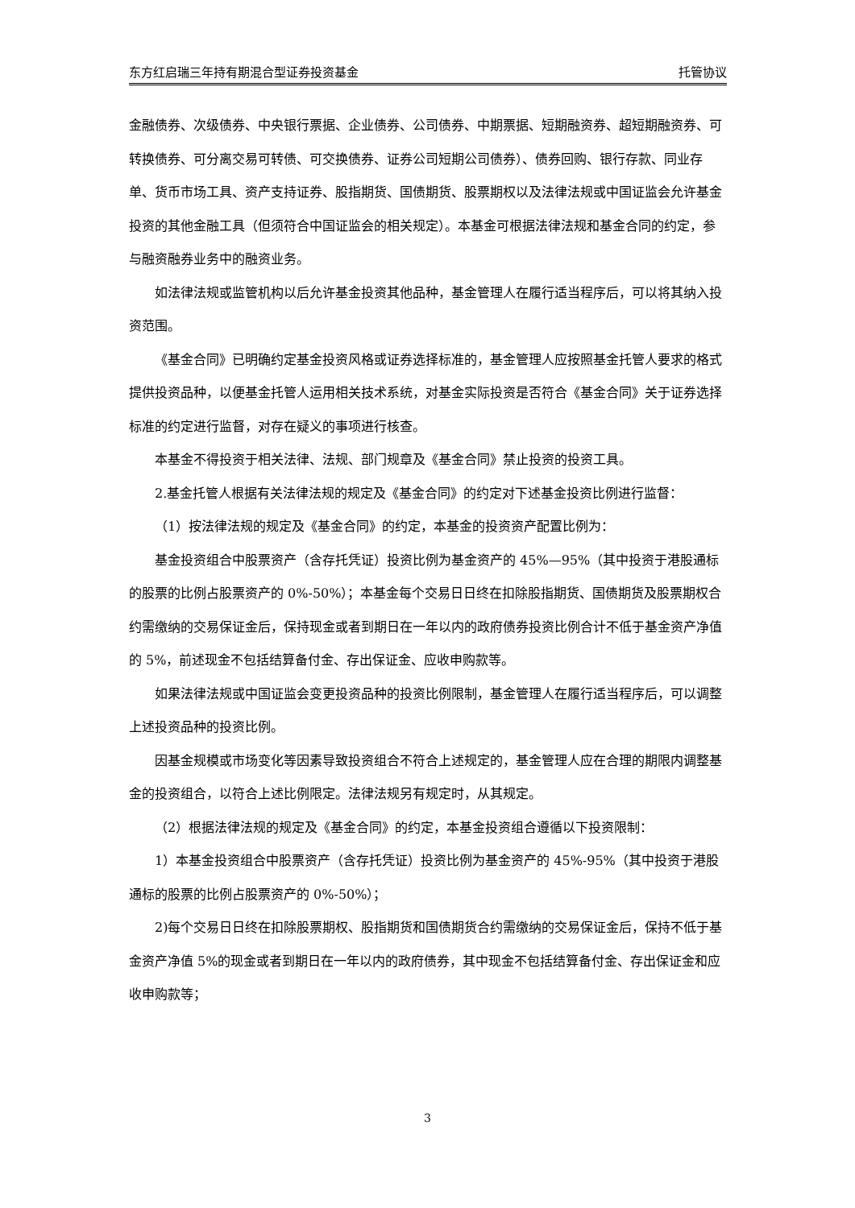东方红启瑞三年持有期混合型证券投资基金 托管协议
金融债券、次级债券、中央银行票据、企业债券、公司债券、中期票据、短期融资券、超短期融资券、可转换债券、可分离交易可转债、可交换债券、证券公司短期公司债券）、债券回购、银行存款、同业存单、货币市场工具、资产支持证券、股指期货、国债期货、股票期权以及法律法规或中国证监会允许基金投资的其他金融工具（但须符合中国证监会的相关规定）。本基金可根据法律法规和基金合同的约定，参与融资融券业务中的融资业务。
如法律法规或监管机构以后允许基金投资其他品种，基金管理人在履行适当程序后，可以将其纳入投资范围。
《基金合同》已明确约定基金投资风格或证券选择标准的，基金管理人应按照基金托管人要求的格式提供投资品种，以便基金托管人运用相关技术系统，对基金实际投资是否符合《基金合同》关于证券选择标准的约定进行监督，对存在疑义的事项进行核查。
本基金不得投资于相关法律、法规、部门规章及《基金合同》禁止投资的投资工具。
2.基金托管人根据有关法律法规的规定及《基金合同》的约定对下述基金投资比例进行监督：
（1）按法律法规的规定及《基金合同》的约定，本基金的投资资产配置比例为：
基金投资组合中股票资产（含存托凭证）投资比例为基金资产的 45%—95%（其中投资于港股通标的股票的比例占股票资产的 0%-50%）；本基金每个交易日日终在扣除股指期货、国债期货及股票期权合约需缴纳的交易保证金后，保持现金或者到期日在一年以内的政府债券投资比例合计不低于基金资产净值的 5%，前述现金不包括结算备付金、存出保证金、应收申购款等。
如果法律法规或中国证监会变更投资品种的投资比例限制，基金管理人在履行适当程序后，可以调整上述投资品种的投资比例。
因基金规模或市场变化等因素导致投资组合不符合上述规定的，基金管理人应在合理的期限内调整基金的投资组合，以符合上述比例限定。法律法规另有规定时，从其规定。
（2）根据法律法规的规定及《基金合同》的约定，本基金投资组合遵循以下投资限制：
1）本基金投资组合中股票资产（含存托凭证）投资比例为基金资产的 45%-95%（其中投资于港股通标的股票的比例占股票资产的 0%-50%）；
2)每个交易日日终在扣除股票期权、股指期货和国债期货合约需缴纳的交易保证金后，保持不低于基金资产净值 5%的现金或者到期日在一年以内的政府债券，其中现金不包括结算备付金、存出保证金和应收申购款等；
3